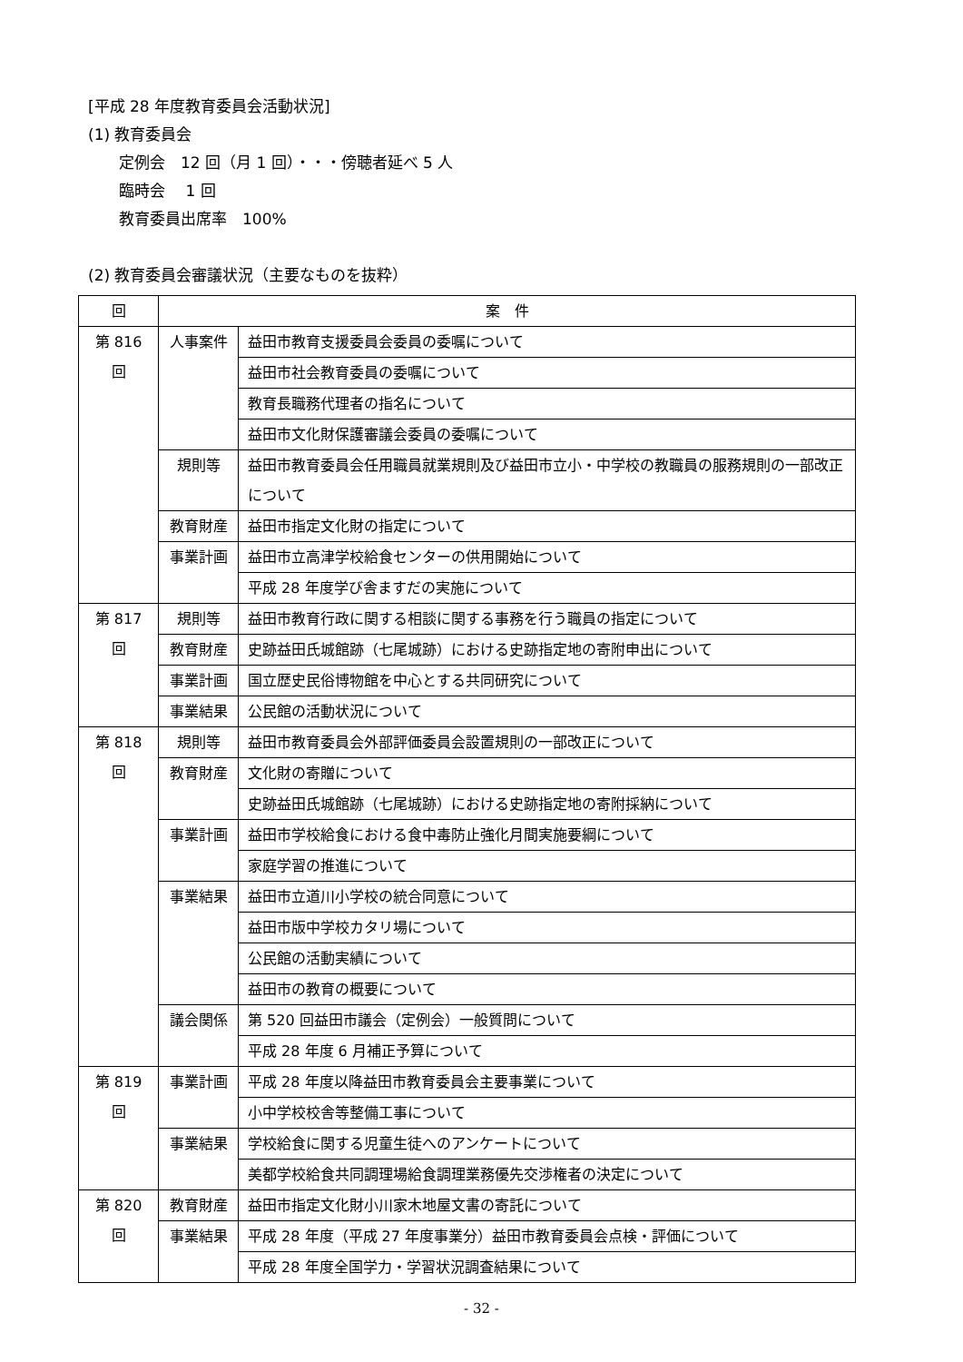[平成 28 年度教育委員会活動状況]
(1) 教育委員会
定例会　12 回（月 1 回）・・・傍聴者延べ 5 人
臨時会　 1 回
教育委員出席率　100%
(2) 教育委員会審議状況（主要なものを抜粋）
| 回 | 案 件 | |
| --- | --- | --- |
| 第 816 回 | 人事案件 | 益田市教育支援委員会委員の委嘱について |
| | | 益田市社会教育委員の委嘱について |
| | | 教育長職務代理者の指名について |
| | | 益田市文化財保護審議会委員の委嘱について |
| | 規則等 | 益田市教育委員会任用職員就業規則及び益田市立小・中学校の教職員の服務規則の一部改正について |
| | 教育財産 | 益田市指定文化財の指定について |
| | 事業計画 | 益田市立高津学校給食センターの供用開始について |
| | | 平成 28 年度学び舎ますだの実施について |
| 第 817 回 | 規則等 | 益田市教育行政に関する相談に関する事務を行う職員の指定について |
| | 教育財産 | 史跡益田氏城館跡（七尾城跡）における史跡指定地の寄附申出について |
| | 事業計画 | 国立歴史民俗博物館を中心とする共同研究について |
| | 事業結果 | 公民館の活動状況について |
| 第 818 回 | 規則等 | 益田市教育委員会外部評価委員会設置規則の一部改正について |
| | 教育財産 | 文化財の寄贈について |
| | | 史跡益田氏城館跡（七尾城跡）における史跡指定地の寄附採納について |
| | 事業計画 | 益田市学校給食における食中毒防止強化月間実施要綱について |
| | | 家庭学習の推進について |
| | 事業結果 | 益田市立道川小学校の統合同意について |
| | | 益田市版中学校カタリ場について |
| | | 公民館の活動実績について |
| | | 益田市の教育の概要について |
| | 議会関係 | 第 520 回益田市議会（定例会）一般質問について |
| | | 平成 28 年度 6 月補正予算について |
| 第 819 回 | 事業計画 | 平成 28 年度以降益田市教育委員会主要事業について |
| | | 小中学校校舎等整備工事について |
| | 事業結果 | 学校給食に関する児童生徒へのアンケートについて |
| | | 美都学校給食共同調理場給食調理業務優先交渉権者の決定について |
| 第 820 回 | 教育財産 | 益田市指定文化財小川家木地屋文書の寄託について |
| | 事業結果 | 平成 28 年度（平成 27 年度事業分）益田市教育委員会点検・評価について |
| | | 平成 28 年度全国学力・学習状況調査結果について |
- 32 -